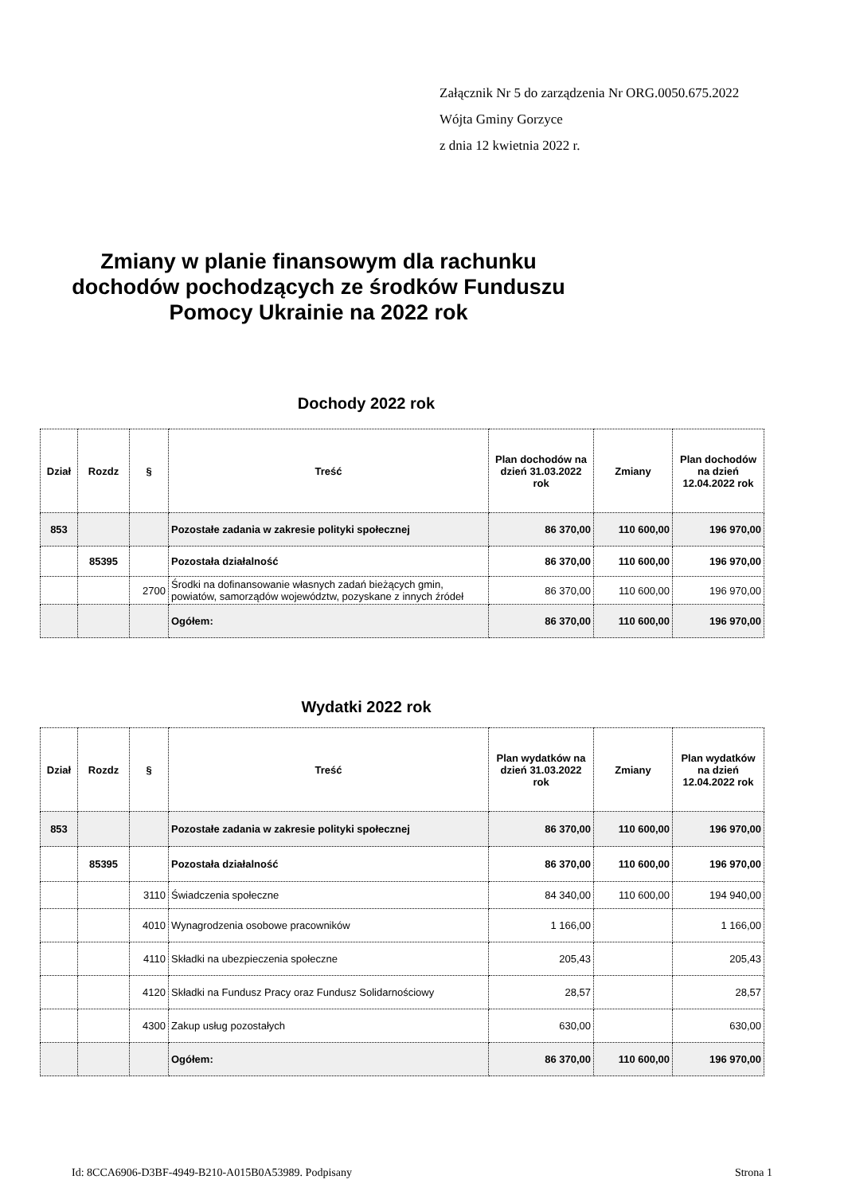Załącznik Nr 5 do zarządzenia Nr ORG.0050.675.2022
Wójta Gminy Gorzyce
z dnia 12 kwietnia 2022 r.
Zmiany w planie finansowym dla rachunku dochodów pochodzących ze środków Funduszu Pomocy Ukrainie na 2022 rok
Dochody 2022 rok
| Dział | Rozdz | § | Treść | Plan dochodów na dzień 31.03.2022 rok | Zmiany | Plan dochodów na dzień 12.04.2022 rok |
| --- | --- | --- | --- | --- | --- | --- |
| 853 | | | Pozostałe zadania w zakresie polityki społecznej | 86 370,00 | 110 600,00 | 196 970,00 |
| | 85395 | | Pozostała działalność | 86 370,00 | 110 600,00 | 196 970,00 |
| | | 2700 | Środki na dofinansowanie własnych zadań bieżących gmin, powiatów, samorządów województw, pozyskane z innych źródeł | 86 370,00 | 110 600,00 | 196 970,00 |
| | | | Ogółem: | 86 370,00 | 110 600,00 | 196 970,00 |
Wydatki 2022 rok
| Dział | Rozdz | § | Treść | Plan wydatków na dzień 31.03.2022 rok | Zmiany | Plan wydatków na dzień 12.04.2022 rok |
| --- | --- | --- | --- | --- | --- | --- |
| 853 | | | Pozostałe zadania w zakresie polityki społecznej | 86 370,00 | 110 600,00 | 196 970,00 |
| | 85395 | | Pozostała działalność | 86 370,00 | 110 600,00 | 196 970,00 |
| | | 3110 | Świadczenia społeczne | 84 340,00 | 110 600,00 | 194 940,00 |
| | | 4010 | Wynagrodzenia osobowe pracowników | 1 166,00 | | 1 166,00 |
| | | 4110 | Składki na ubezpieczenia społeczne | 205,43 | | 205,43 |
| | | 4120 | Składki na Fundusz Pracy oraz Fundusz Solidarnościowy | 28,57 | | 28,57 |
| | | 4300 | Zakup usług pozostałych | 630,00 | | 630,00 |
| | | | Ogółem: | 86 370,00 | 110 600,00 | 196 970,00 |
Id: 8CCA6906-D3BF-4949-B210-A015B0A53989. Podpisany Strona 1